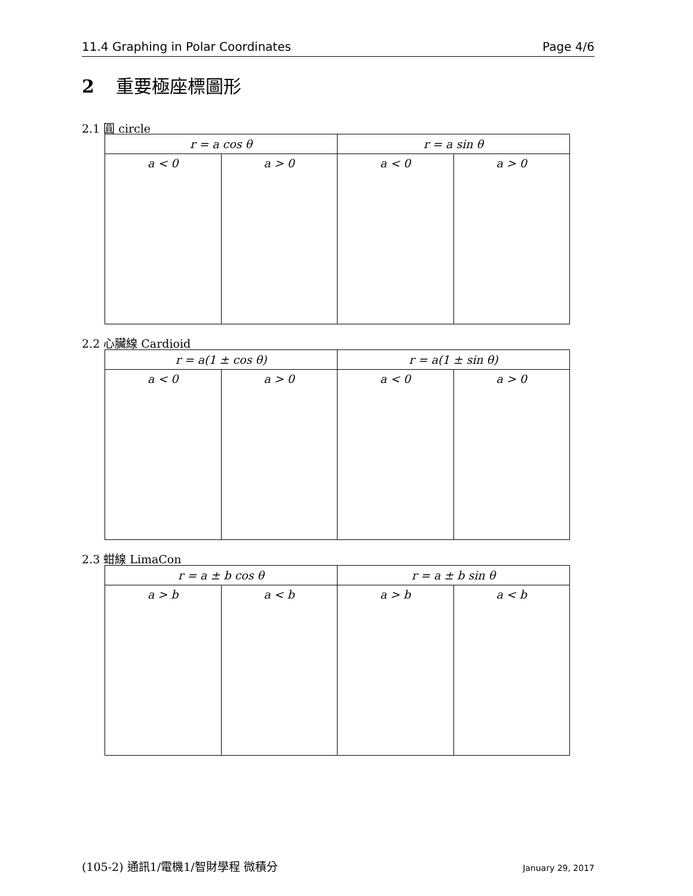11.4 Graphing in Polar Coordinates Page 4/6
2 重要極座標圖形
2.1 圓 circle
| r = a cos θ | | r = a sin θ | |
| --- | --- | --- | --- |
| a < 0 | a > 0 | a < 0 | a > 0 |
2.2 心臟線 Cardioid
| r = a(1 ± cos θ) | | r = a(1 ± sin θ) | |
| --- | --- | --- | --- |
| a < 0 | a > 0 | a < 0 | a > 0 |
2.3 蚶線 LimaCon
| r = a ± b cos θ | | r = a ± b sin θ | |
| --- | --- | --- | --- |
| a > b | a < b | a > b | a < b |
(105-2) 通訊1/電機1/智財學程 微積分 January 29, 2017